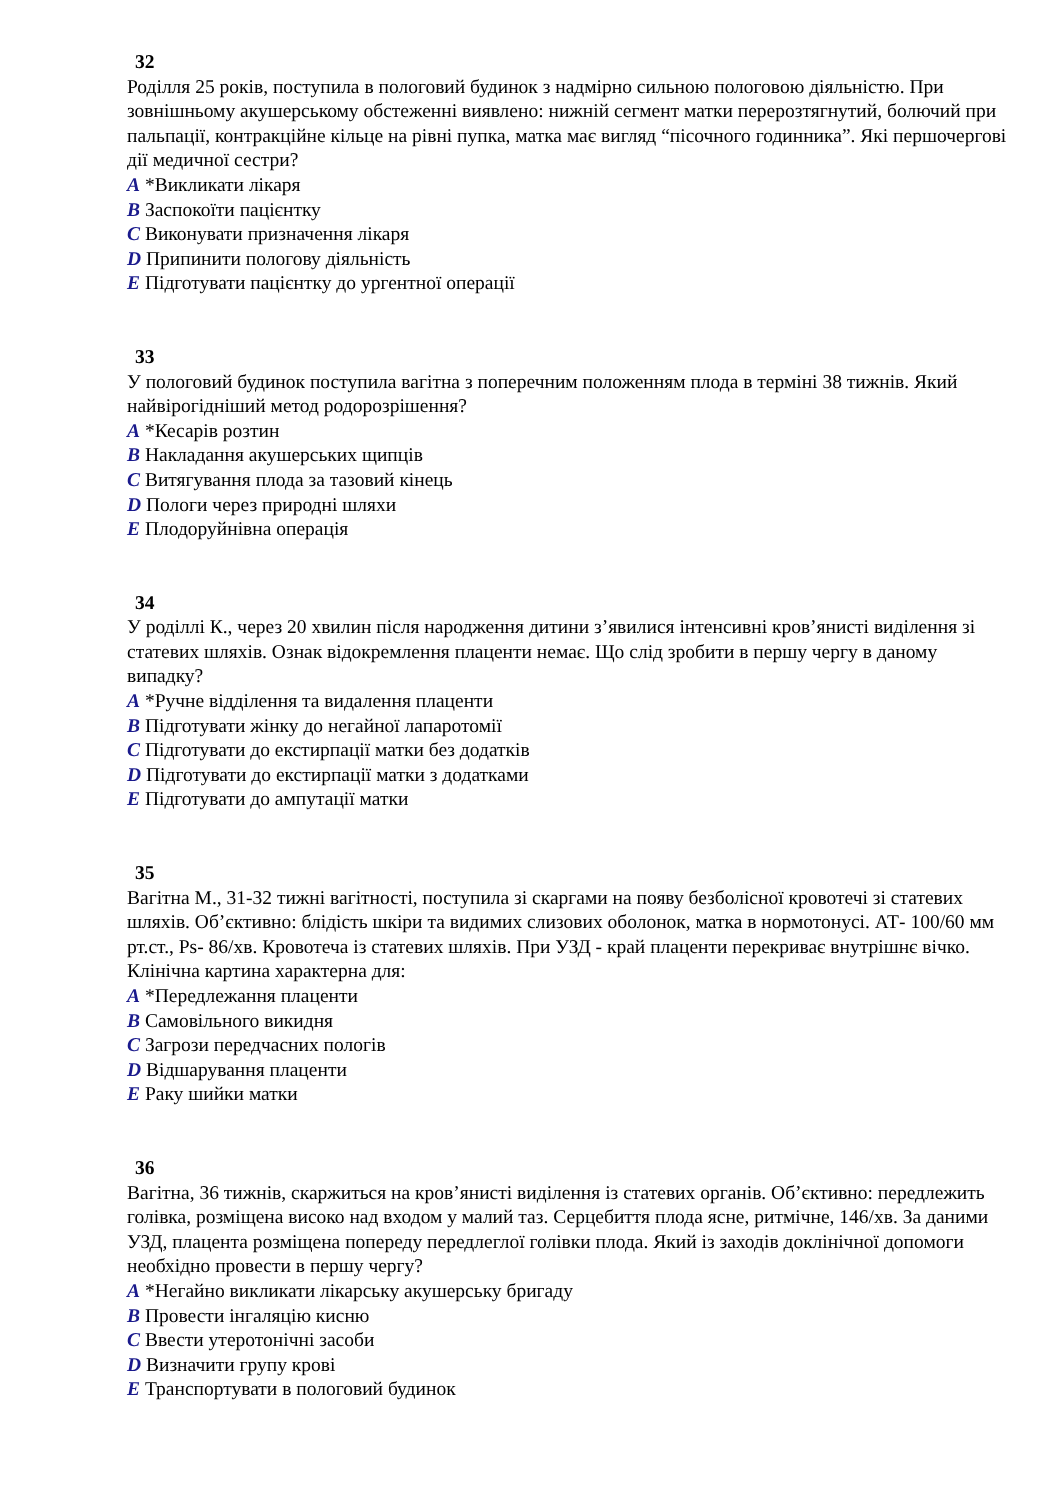32
Роділля 25 років, поступила в пологовий будинок з надмірно сильною пологовою діяльністю. При зовнішньому акушерському обстеженні виявлено: нижній сегмент матки перерозтягнутий, болючий при пальпації, контракційне кільце на рівні пупка, матка має вигляд “пісочного годинника”. Які першочергові дії медичної сестри?
A *Викликати лікаря
B Заспокоїти пацієнтку
C Виконувати призначення лікаря
D Припинити пологову діяльність
E Підготувати пацієнтку до ургентної операції
33
У пологовий будинок поступила вагітна з поперечним положенням плода в терміні 38 тижнів. Який найвірогідніший метод родорозрішення?
A *Кесарів розтин
B Накладання акушерських щипців
C Витягування плода за тазовий кінець
D Пологи через природні шляхи
E Плодоруйнівна операція
34
У роділлі К., через 20 хвилин після народження дитини з’явилися інтенсивні кров’янисті виділення зі статевих шляхів. Ознак відокремлення плаценти немає. Що слід зробити в першу чергу в даному випадку?
A *Ручне відділення та видалення плаценти
B Підготувати жінку до негайної лапаротомії
C Підготувати до екстирпації матки без додатків
D Підготувати до екстирпації матки з додатками
E Підготувати до ампутації матки
35
Вагітна М., 31-32 тижні вагітності, поступила зі скаргами на появу безболісної кровотечі зі статевих шляхів. Об’єктивно: блідість шкіри та видимих слизових оболонок, матка в нормотонусі. АТ- 100/60 мм рт.ст., Ps- 86/хв. Кровотеча із статевих шляхів. При УЗД - край плаценти перекриває внутрішнє вічко. Клінічна картина характерна для:
A *Передлежання плаценти
B Самовільного викидня
C Загрози передчасних пологів
D Відшарування плаценти
E Раку шийки матки
36
Вагітна, 36 тижнів, скаржиться на кров’янисті виділення із статевих органів. Об’єктивно: передлежить голівка, розміщена високо над входом у малий таз. Серцебиття плода ясне, ритмічне, 146/хв. За даними УЗД, плацента розміщена попереду передлеглої голівки плода. Який із заходів доклінічної допомоги необхідно провести в першу чергу?
A *Негайно викликати лікарську акушерську бригаду
B Провести інгаляцію кисню
C Ввести утеротонічні засоби
D Визначити групу крові
E Транспортувати в пологовий будинок